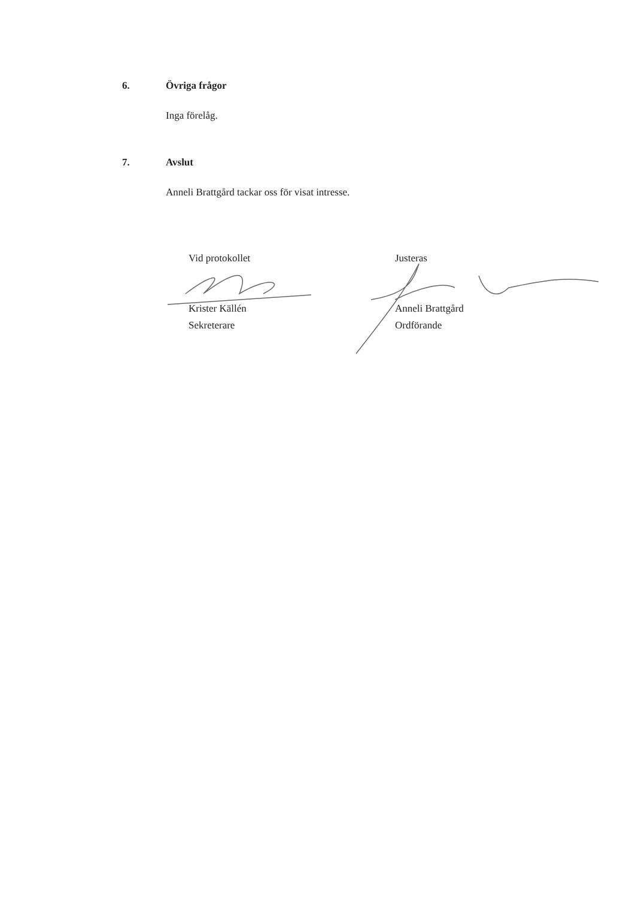6. Övriga frågor
Inga förelåg.
7. Avslut
Anneli Brattgård tackar oss för visat intresse.
Vid protokollet
Krister Källén
Sekreterare
Justeras
Anneli Brattgård
Ordförande